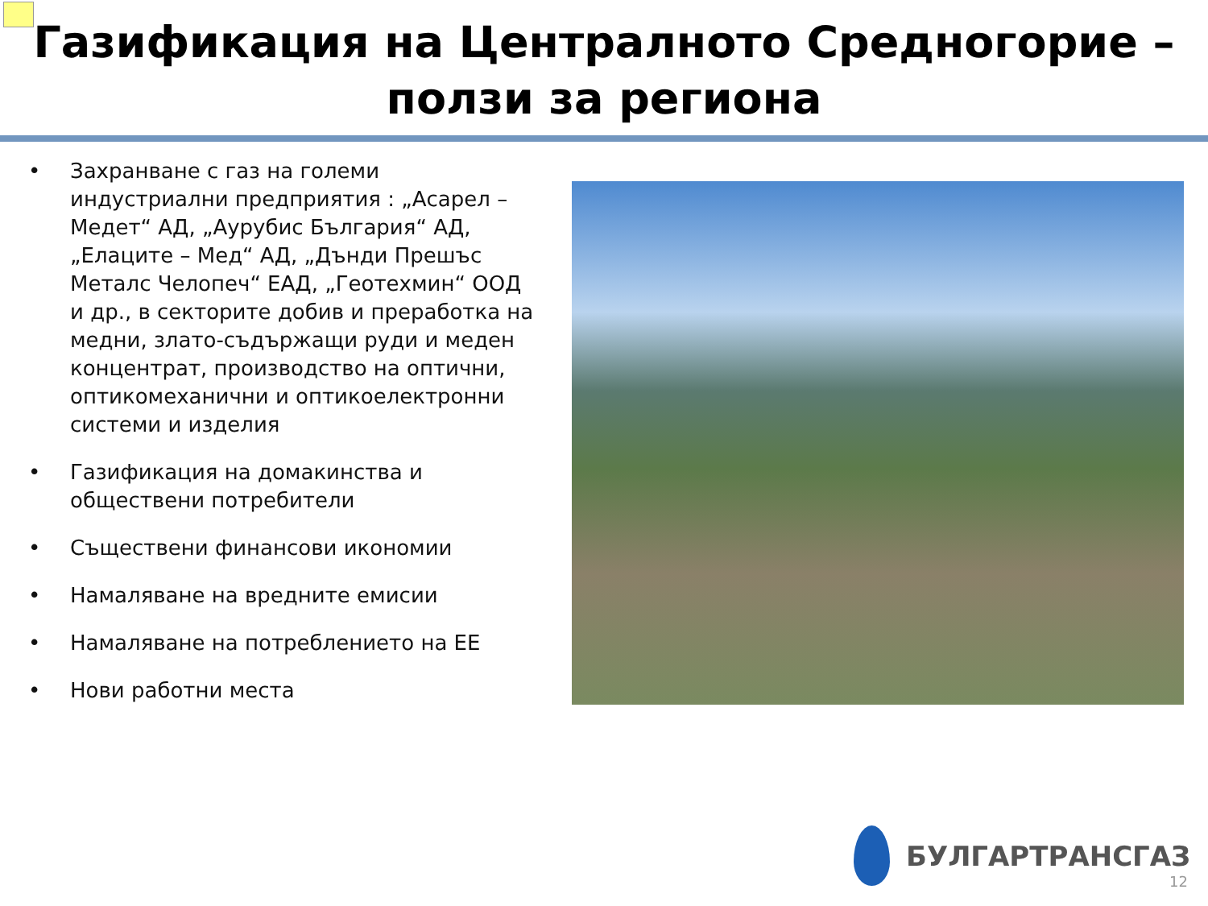Газификация на Централното Средногорие – ползи за региона
• Захранване с газ на големи индустриални предприятия : „Асарел – Медет“ АД, „Аурубис България“ АД, „Елаците – Мед“ АД, „Дънди Прешъс Металс Челопеч“ ЕАД, „Геотехмин“ ООД и др., в секторите добив и преработка на медни, злато-съдържащи руди и меден концентрат, производство на оптични, оптикомеханични и оптикоелектронни системи и изделия
• Газификация на домакинства и обществени потребители
• Съществени финансови икономии
• Намаляване на вредните емисии
• Намаляване на потреблението на ЕЕ
• Нови работни места
БУЛГАРТРАНСГАЗ
12